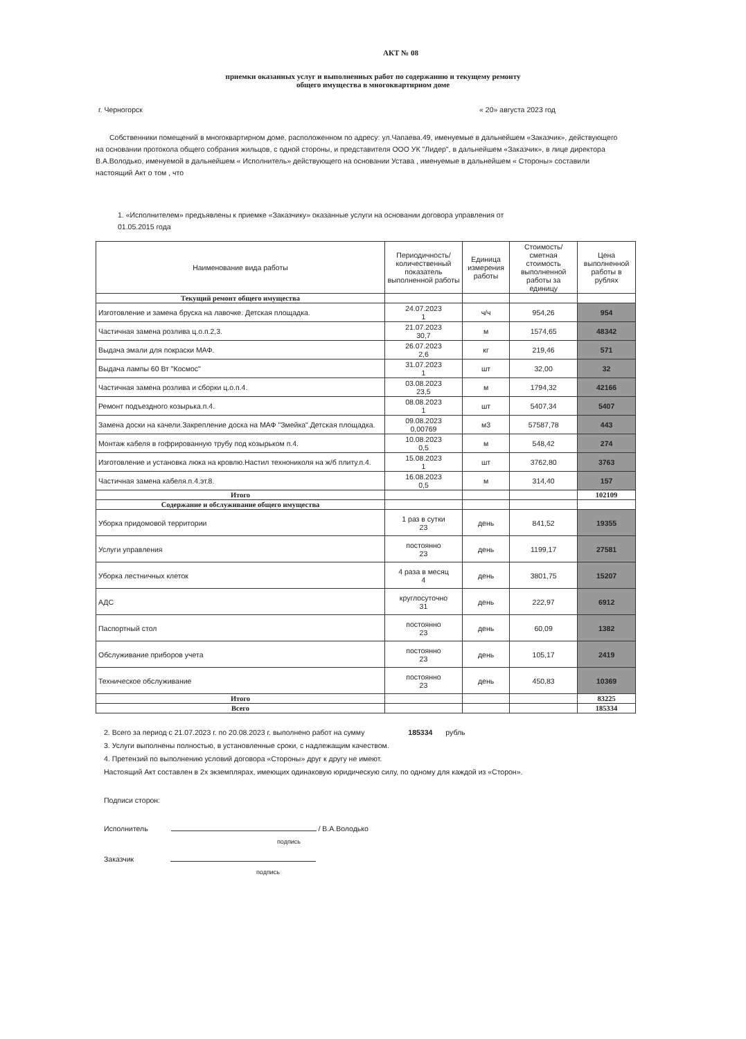АКТ № 08
приемки оказанных услуг и выполненных работ по содержанию и текущему ремонту
общего имущества в многоквартирном доме
г. Черногорск « 20» августа 2023 год
Собственники помещений в многоквартирном доме, расположенном по адресу: ул.Чапаева.49, именуемые в дальнейшем «Заказчик», действующего на основании протокола общего собрания жильцов, с одной стороны, и представителя ООО УК "Лидер", в дальнейшем «Заказчик», в лице директора В.А.Володько, именуемой в дальнейшем « Исполнитель» действующего на основании Устава , именуемые в дальнейшем « Стороны» составили настоящий Акт о том , что
1. «Исполнителем» предъявлены к приемке «Заказчику» оказанные услуги на основании договора управления от 01.05.2015 года
| Наименование вида работы | Периодичность/ количественный показатель выполненной работы | Единица измерения работы | Стоимость/ сметная стоимость выполненной работы за единицу | Цена выполненной работы в рублях |
| --- | --- | --- | --- | --- |
| Текущий ремонт общего имущества | | | | |
| Изготовление и замена бруска на лавочке. Детская площадка. | 24.07.2023 1 | ч/ч | 954,26 | 954 |
| Частичная замена розлива ц.о.п.2,3. | 21.07.2023 30,7 | м | 1574,65 | 48342 |
| Выдача эмали для покраски МАФ. | 26.07.2023 2,6 | кг | 219,46 | 571 |
| Выдача лампы 60 Вт "Космос" | 31.07.2023 1 | шт | 32,00 | 32 |
| Частичная замена розлива и сборки ц.о.п.4. | 03.08.2023 23,5 | м | 1794,32 | 42166 |
| Ремонт подъездного козырька.п.4. | 08.08.2023 1 | шт | 5407,34 | 5407 |
| Замена доски на качели.Закрепление доска на МАФ "Змейка".Детская площадка. | 09.08.2023 0,00769 | м3 | 57587,78 | 443 |
| Монтаж кабеля в гофрированную трубу под козырьком п.4. | 10.08.2023 0,5 | м | 548,42 | 274 |
| Изготовление и установка люка на кровлю.Настил технониколя на ж/б плиту.п.4. | 15.08.2023 1 | шт | 3762,80 | 3763 |
| Частичная замена кабеля.п.4.эт.8. | 16.08.2023 0,5 | м | 314,40 | 157 |
| Итого | | | | 102109 |
| Содержание и обслуживание общего имущества | | | | |
| Уборка придомовой территории | 1 раз в сутки 23 | день | 841,52 | 19355 |
| Услуги управления | постоянно 23 | день | 1199,17 | 27581 |
| Уборка лестничных клеток | 4 раза в месяц 4 | день | 3801,75 | 15207 |
| АДС | круглосуточно 31 | день | 222,97 | 6912 |
| Паспортный стол | постоянно 23 | день | 60,09 | 1382 |
| Обслуживание приборов учета | постоянно 23 | день | 105,17 | 2419 |
| Техническое обслуживание | постоянно 23 | день | 450,83 | 10369 |
| Итого | | | | 83225 |
| Всего | | | | 185334 |
2. Всего за период с 21.07.2023 г. по 20.08.2023 г. выполнено работ на сумму 185334 рубль
3. Услуги выполнены полностью, в установленные сроки, с надлежащим качеством.
4. Претензий по выполнению условий договора «Стороны» друг к другу не имеют.
Настоящий Акт составлен в 2х экземплярах, имеющих одинаковую юридическую силу, по одному для каждой из «Сторон».
Подписи сторон:
Исполнитель / В.А.Володько
подпись
Заказчик
подпись